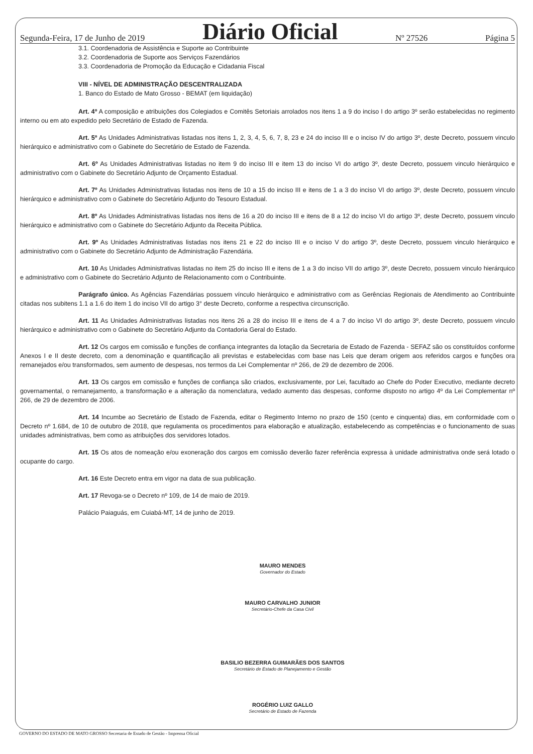Segunda-Feira, 17 de Junho de 2019 Diário Oficial Nº 27526 Página 5
3.1. Coordenadoria de Assistência e Suporte ao Contribuinte
3.2. Coordenadoria de Suporte aos Serviços Fazendários
3.3. Coordenadoria de Promoção da Educação e Cidadania Fiscal
VIII - NÍVEL DE ADMINISTRAÇÃO DESCENTRALIZADA
1. Banco do Estado de Mato Grosso - BEMAT (em liquidação)
Art. 4º A composição e atribuições dos Colegiados e Comitês Setoriais arrolados nos itens 1 a 9 do inciso I do artigo 3º serão estabelecidas no regimento interno ou em ato expedido pelo Secretário de Estado de Fazenda.
Art. 5º As Unidades Administrativas listadas nos itens 1, 2, 3, 4, 5, 6, 7, 8, 23 e 24 do inciso III e o inciso IV do artigo 3º, deste Decreto, possuem vinculo hierárquico e administrativo com o Gabinete do Secretário de Estado de Fazenda.
Art. 6º As Unidades Administrativas listadas no item 9 do inciso III e item 13 do inciso VI do artigo 3º, deste Decreto, possuem vinculo hierárquico e administrativo com o Gabinete do Secretário Adjunto de Orçamento Estadual.
Art. 7º As Unidades Administrativas listadas nos itens de 10 a 15 do inciso III e itens de 1 a 3 do inciso VI do artigo 3º, deste Decreto, possuem vinculo hierárquico e administrativo com o Gabinete do Secretário Adjunto do Tesouro Estadual.
Art. 8º As Unidades Administrativas listadas nos itens de 16 a 20 do inciso III e itens de 8 a 12 do inciso VI do artigo 3º, deste Decreto, possuem vinculo hierárquico e administrativo com o Gabinete do Secretário Adjunto da Receita Pública.
Art. 9º As Unidades Administrativas listadas nos itens 21 e 22 do inciso III e o inciso V do artigo 3º, deste Decreto, possuem vinculo hierárquico e administrativo com o Gabinete do Secretário Adjunto de Administração Fazendária.
Art. 10 As Unidades Administrativas listadas no item 25 do inciso III e itens de 1 a 3 do inciso VII do artigo 3º, deste Decreto, possuem vinculo hierárquico e administrativo com o Gabinete do Secretário Adjunto de Relacionamento com o Contribuinte.
Parágrafo único. As Agências Fazendárias possuem vínculo hierárquico e administrativo com as Gerências Regionais de Atendimento ao Contribuinte citadas nos subitens 1.1 a 1.6 do item 1 do inciso VII do artigo 3° deste Decreto, conforme a respectiva circunscrição.
Art. 11 As Unidades Administrativas listadas nos itens 26 a 28 do inciso III e itens de 4 a 7 do inciso VI do artigo 3º, deste Decreto, possuem vinculo hierárquico e administrativo com o Gabinete do Secretário Adjunto da Contadoria Geral do Estado.
Art. 12 Os cargos em comissão e funções de confiança integrantes da lotação da Secretaria de Estado de Fazenda - SEFAZ são os constituídos conforme Anexos I e II deste decreto, com a denominação e quantificação ali previstas e estabelecidas com base nas Leis que deram origem aos referidos cargos e funções ora remanejados e/ou transformados, sem aumento de despesas, nos termos da Lei Complementar nº 266, de 29 de dezembro de 2006.
Art. 13 Os cargos em comissão e funções de confiança são criados, exclusivamente, por Lei, facultado ao Chefe do Poder Executivo, mediante decreto governamental, o remanejamento, a transformação e a alteração da nomenclatura, vedado aumento das despesas, conforme disposto no artigo 4º da Lei Complementar nº 266, de 29 de dezembro de 2006.
Art. 14 Incumbe ao Secretário de Estado de Fazenda, editar o Regimento Interno no prazo de 150 (cento e cinquenta) dias, em conformidade com o Decreto nº 1.684, de 10 de outubro de 2018, que regulamenta os procedimentos para elaboração e atualização, estabelecendo as competências e o funcionamento de suas unidades administrativas, bem como as atribuições dos servidores lotados.
Art. 15 Os atos de nomeação e/ou exoneração dos cargos em comissão deverão fazer referência expressa à unidade administrativa onde será lotado o ocupante do cargo.
Art. 16 Este Decreto entra em vigor na data de sua publicação.
Art. 17 Revoga-se o Decreto nº 109, de 14 de maio de 2019.
Palácio Paiaguás, em Cuiabá-MT, 14 de junho de 2019.
MAURO MENDES
Governador do Estado
MAURO CARVALHO JUNIOR
Secretário-Chefe da Casa Civil
BASILIO BEZERRA GUIMARÃES DOS SANTOS
Secretário de Estado de Planejamento e Gestão
ROGÉRIO LUIZ GALLO
Secretário de Estado de Fazenda
GOVERNO DO ESTADO DE MATO GROSSO Secretaria de Estado de Gestão - Imprensa Oficial